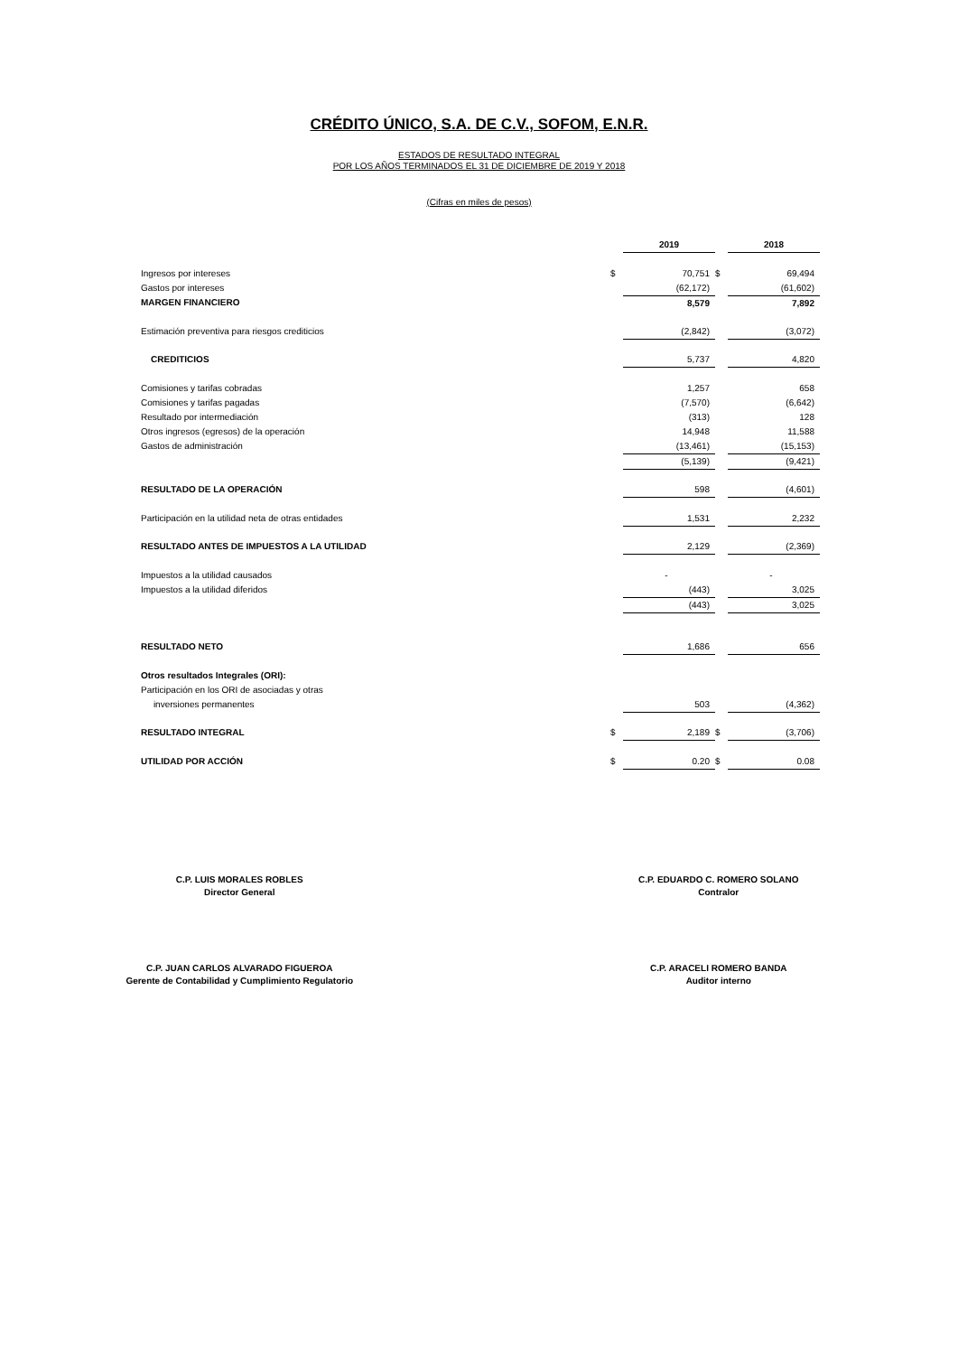CRÉDITO ÚNICO, S.A. DE C.V., SOFOM, E.N.R.
ESTADOS DE RESULTADO INTEGRAL
POR LOS AÑOS TERMINADOS EL 31 DE DICIEMBRE DE 2019 Y 2018
(Cifras en miles de pesos)
| | | 2019 | | 2018 |
| Ingresos por intereses | $ | 70,751 | $ | 69,494 |
| Gastos por intereses | | (62,172) | | (61,602) |
| MARGEN FINANCIERO | | 8,579 | | 7,892 |
| Estimación preventiva para riesgos crediticios | | (2,842) | | (3,072) |
| CREDITICIOS | | 5,737 | | 4,820 |
| Comisiones y tarifas cobradas | | 1,257 | | 658 |
| Comisiones y tarifas pagadas | | (7,570) | | (6,642) |
| Resultado por intermediación | | (313) | | 128 |
| Otros ingresos (egresos) de la operación | | 14,948 | | 11,588 |
| Gastos de administración | | (13,461) | | (15,153) |
| | | (5,139) | | (9,421) |
| RESULTADO DE LA OPERACIÓN | | 598 | | (4,601) |
| Participación en la utilidad neta de otras entidades | | 1,531 | | 2,232 |
| RESULTADO ANTES DE IMPUESTOS A LA UTILIDAD | | 2,129 | | (2,369) |
| Impuestos a la utilidad causados | | - | | - |
| Impuestos a la utilidad diferidos | | (443) | | 3,025 |
| | | (443) | | 3,025 |
| RESULTADO NETO | | 1,686 | | 656 |
| Otros resultados Integrales (ORI): | | | | |
| Participación en los ORI de asociadas y otras | | | | |
| inversiones permanentes | | 503 | | (4,362) |
| RESULTADO INTEGRAL | $ | 2,189 | $ | (3,706) |
| UTILIDAD POR ACCIÓN | $ | 0.20 | $ | 0.08 |
C.P. LUIS MORALES ROBLES
Director General
C.P. EDUARDO C. ROMERO SOLANO
Contralor
C.P. JUAN CARLOS ALVARADO FIGUEROA
Gerente de Contabilidad y Cumplimiento Regulatorio
C.P. ARACELI ROMERO BANDA
Auditor interno